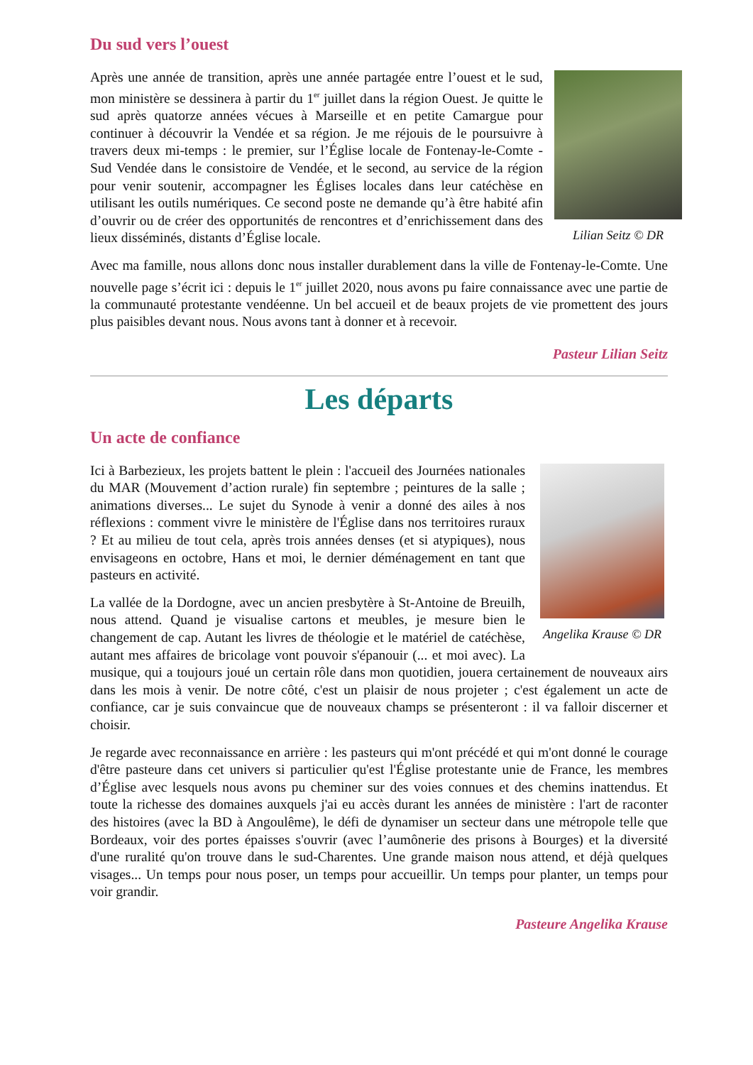Du sud vers l’ouest
Lilian Seitz © DR
Après une année de transition, après une année partagée entre l’ouest et le sud, mon ministère se dessinera à partir du 1<sup>er</sup> juillet dans la région Ouest. Je quitte le sud après quatorze années vécues à Marseille et en petite Camargue pour continuer à découvrir la Vendée et sa région. Je me réjouis de le poursuivre à travers deux mi-temps : le premier, sur l’Église locale de Fontenay-le-Comte - Sud Vendée dans le consistoire de Vendée, et le second, au service de la région pour venir soutenir, accompagner les Églises locales dans leur catéchèse en utilisant les outils numériques. Ce second poste ne demande qu’à être habité afin d’ouvrir ou de créer des opportunités de rencontres et d’enrichissement dans des lieux disséminés, distants d’Église locale.
Avec ma famille, nous allons donc nous installer durablement dans la ville de Fontenay-le-Comte. Une nouvelle page s’écrit ici : depuis le 1<sup>er</sup> juillet 2020, nous avons pu faire connaissance avec une partie de la communauté protestante vendéenne. Un bel accueil et de beaux projets de vie promettent des jours plus paisibles devant nous. Nous avons tant à donner et à recevoir.
Pasteur Lilian Seitz
Les départs
Un acte de confiance
Angelika Krause © DR
Ici à Barbezieux, les projets battent le plein : l'accueil des Journées nationales du MAR (Mouvement d’action rurale) fin septembre ; peintures de la salle ; animations diverses... Le sujet du Synode à venir a donné des ailes à nos réflexions : comment vivre le ministère de l'Église dans nos territoires ruraux ? Et au milieu de tout cela, après trois années denses (et si atypiques), nous envisageons en octobre, Hans et moi, le dernier déménagement en tant que pasteurs en activité.
La vallée de la Dordogne, avec un ancien presbytère à St-Antoine de Breuilh, nous attend. Quand je visualise cartons et meubles, je mesure bien le changement de cap. Autant les livres de théologie et le matériel de catéchèse, autant mes affaires de bricolage vont pouvoir s'épanouir (... et moi avec). La musique, qui a toujours joué un certain rôle dans mon quotidien, jouera certainement de nouveaux airs dans les mois à venir. De notre côté, c'est un plaisir de nous projeter ; c'est également un acte de confiance, car je suis convaincue que de nouveaux champs se présenteront : il va falloir discerner et choisir.
Je regarde avec reconnaissance en arrière : les pasteurs qui m'ont précédé et qui m'ont donné le courage d'être pasteure dans cet univers si particulier qu'est l'Église protestante unie de France, les membres d’Église avec lesquels nous avons pu cheminer sur des voies connues et des chemins inattendus. Et toute la richesse des domaines auxquels j'ai eu accès durant les années de ministère : l'art de raconter des histoires (avec la BD à Angoulême), le défi de dynamiser un secteur dans une métropole telle que Bordeaux, voir des portes épaisses s'ouvrir (avec l’aumônerie des prisons à Bourges) et la diversité d'une ruralité qu'on trouve dans le sud-Charentes. Une grande maison nous attend, et déjà quelques visages... Un temps pour nous poser, un temps pour accueillir. Un temps pour planter, un temps pour voir grandir.
Pasteure Angelika Krause